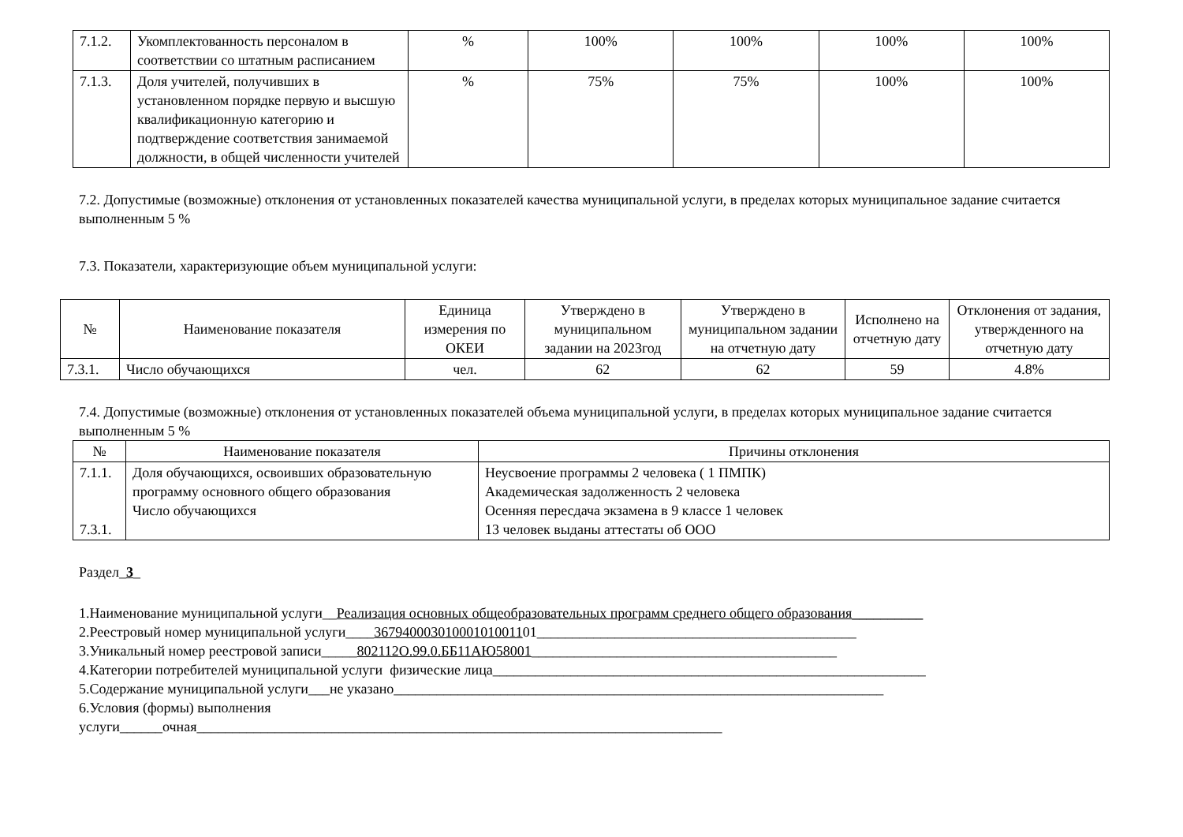| 7.1.2. | Укомплектованность персоналом в соответствии со штатным расписанием | % | 100% | 100% | 100% | 100% |
| 7.1.3. | Доля учителей, получивших в установленном порядке первую и высшую квалификационную категорию и подтверждение соответствия занимаемой должности, в общей численности учителей | % | 75% | 75% | 100% | 100% |
7.2. Допустимые (возможные) отклонения от установленных показателей качества муниципальной услуги, в пределах которых муниципальное задание считается выполненным 5 %
7.3. Показатели, характеризующие объем муниципальной услуги:
| № | Наименование показателя | Единица измерения по ОКЕИ | Утверждено в муниципальном задании на 2023год | Утверждено в муниципальном задании на отчетную дату | Исполнено на отчетную дату | Отклонения от задания, утвержденного на отчетную дату |
| 7.3.1. | Число обучающихся | чел. | 62 | 62 | 59 | 4.8% |
7.4. Допустимые (возможные) отклонения от установленных показателей объема муниципальной услуги, в пределах которых муниципальное задание считается выполненным 5 %
| № | Наименование показателя | Причины отклонения |
| 7.1.1. 7.3.1. | Доля обучающихся, освоивших образовательную программу основного общего образования Число обучающихся | Неусвоение программы 2 человека ( 1 ПМПК) Академическая задолженность 2 человека Осенняя пересдача экзамена в 9 классе 1 человек 13 человек выданы аттестаты об ООО |
Раздел_3_
1.Наименование муниципальной услуги__Реализация основных общеобразовательных программ среднего общего образования__________
2.Реестровый номер муниципальной услуги____36794000301000101001101_____________________________________________
3.Уникальный номер реестровой записи_____802112О.99.0.ББ11АЮ58001___________________________________________
4.Категории потребителей муниципальной услуги физические лица_____________________________________________________________
5.Содержание муниципальной услуги___не указано_____________________________________________________________________
6.Условия (формы) выполнения
услуги______очная__________________________________________________________________________